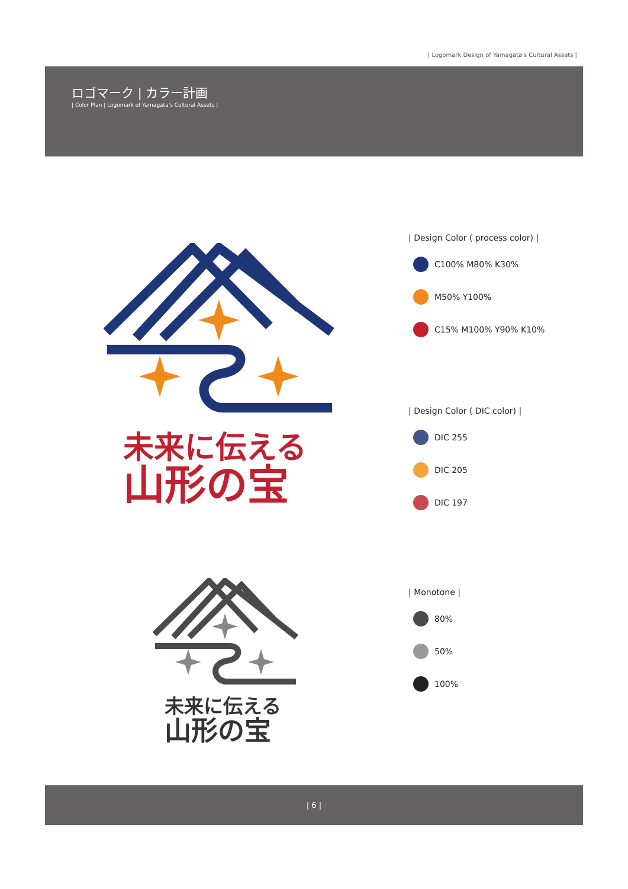| Logomark Design of Yamagata's Cultural Assets |
ロゴマーク | カラー計画
| Color Plan | Logomark of Yamagata's Cultural Assets |
未来に伝える
山形の宝
未来に伝える
山形の宝
| Design Color ( process color) |
C100% M80% K30%
M50% Y100%
C15% M100% Y90% K10%
| Design Color ( DIC color) |
DIC 255
DIC 205
DIC 197
| Monotone |
80%
50%
100%
| 6 |